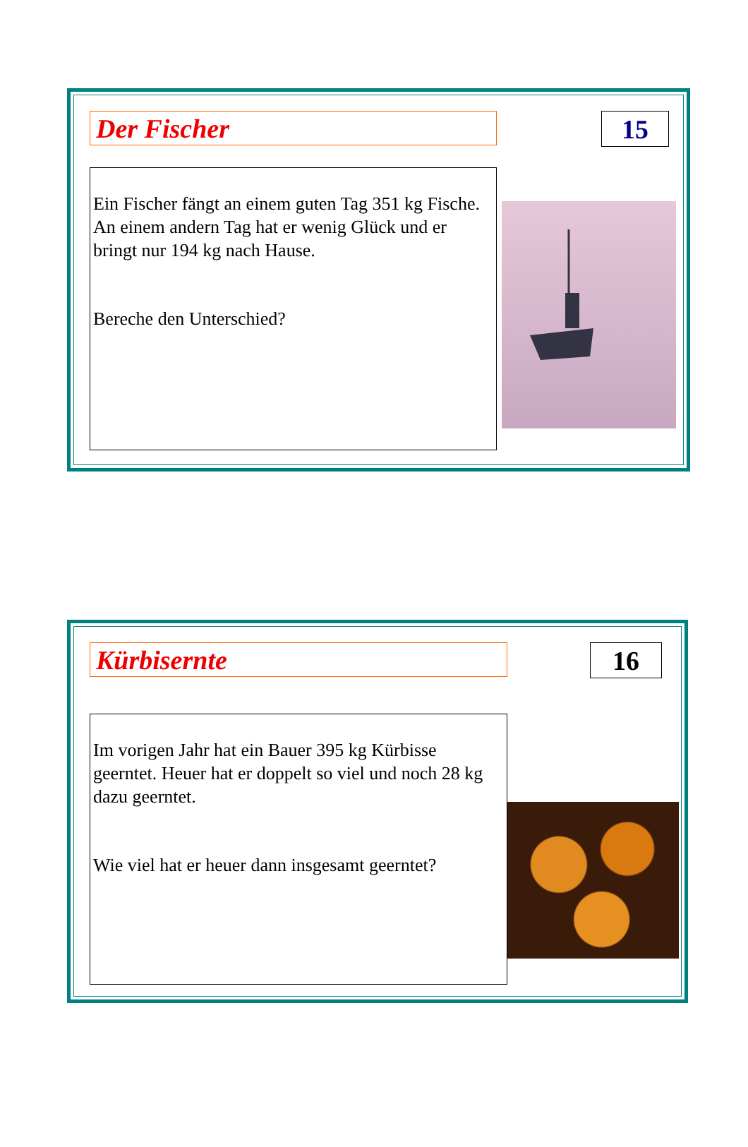Der Fischer 15
Ein Fischer fängt an einem guten Tag 351 kg Fische. An einem andern Tag hat er wenig Glück und er bringt nur 194 kg nach Hause.
Bereche den Unterschied?
Kürbisernte 16
Im vorigen Jahr hat ein Bauer 395 kg Kürbisse geerntet. Heuer hat er doppelt so viel und noch 28 kg dazu geerntet.
Wie viel hat er heuer dann insgesamt geerntet?